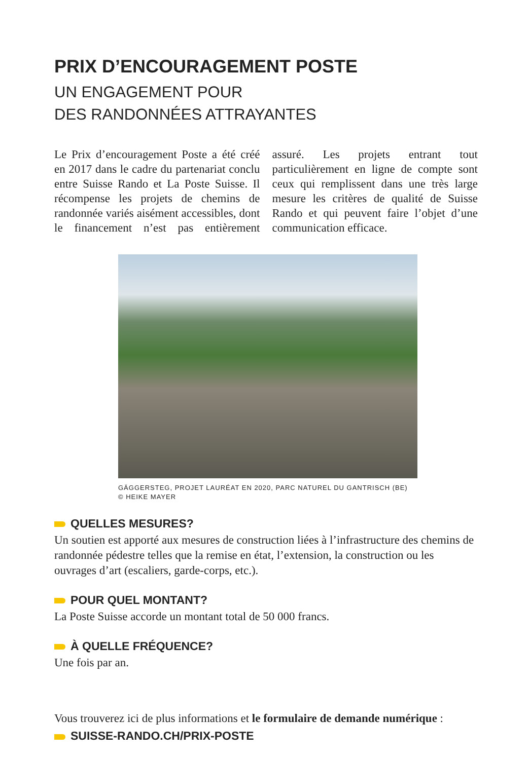PRIX D’ENCOURAGEMENT POSTE
UN ENGAGEMENT POUR
DES RANDONNÉES ATTRAYANTES
Le Prix d’encouragement Poste a été créé en 2017 dans le cadre du partenariat conclu entre Suisse Rando et La Poste Suisse. Il récompense les projets de chemins de randonnée variés aisément accessibles, dont le financement n’est pas entièrement assuré. Les projets entrant tout particulièrement en ligne de compte sont ceux qui remplissent dans une très large mesure les critères de qualité de Suisse Rando et qui peuvent faire l’objet d’une communication efficace.
GÄGGERSTEG, PROJET LAURÉAT EN 2020, PARC NATUREL DU GANTRISCH (BE)
© HEIKE MAYER
QUELLES MESURES?
Un soutien est apporté aux mesures de construction liées à l’infrastructure des chemins de randonnée pédestre telles que la remise en état, l’extension, la construction ou les ouvrages d’art (escaliers, garde-corps, etc.).
POUR QUEL MONTANT?
La Poste Suisse accorde un montant total de 50 000 francs.
À QUELLE FRÉQUENCE?
Une fois par an.
Vous trouverez ici de plus informations et le formulaire de demande numérique :
SUISSE-RANDO.CH/PRIX-POSTE